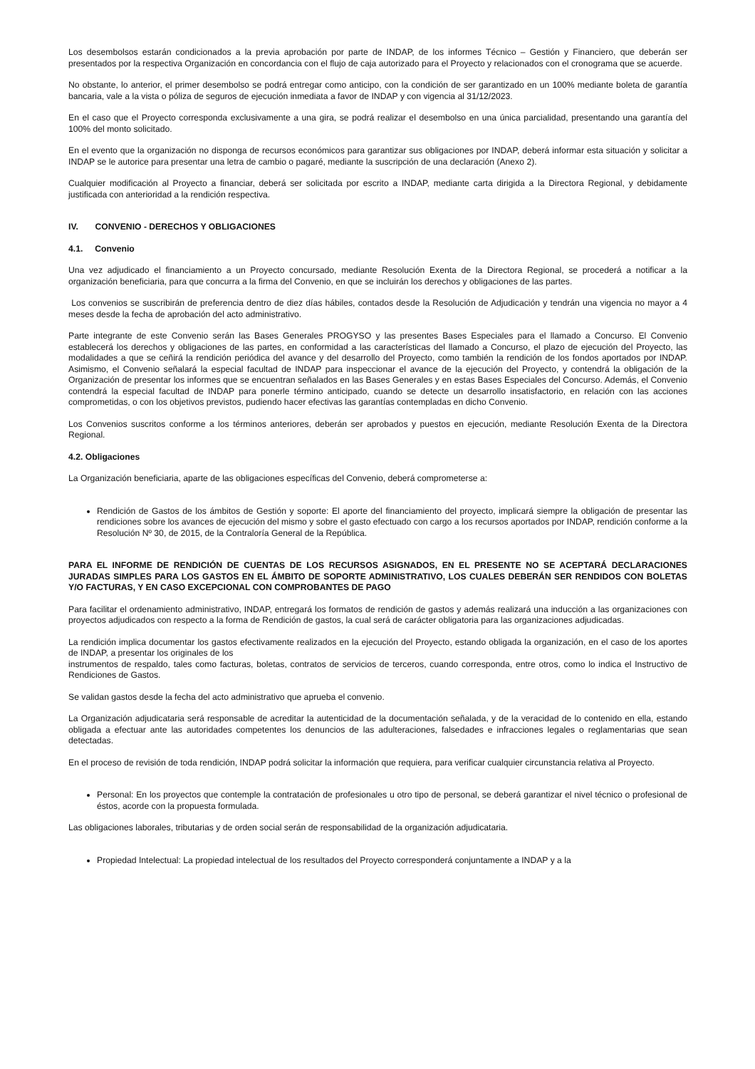Los desembolsos estarán condicionados a la previa aprobación por parte de INDAP, de los informes Técnico – Gestión y Financiero, que deberán ser presentados por la respectiva Organización en concordancia con el flujo de caja autorizado para el Proyecto y relacionados con el cronograma que se acuerde.
No obstante, lo anterior, el primer desembolso se podrá entregar como anticipo, con la condición de ser garantizado en un 100% mediante boleta de garantía bancaria, vale a la vista o póliza de seguros de ejecución inmediata a favor de INDAP y con vigencia al 31/12/2023.
En el caso que el Proyecto corresponda exclusivamente a una gira, se podrá realizar el desembolso en una única parcialidad, presentando una garantía del 100% del monto solicitado.
En el evento que la organización no disponga de recursos económicos para garantizar sus obligaciones por INDAP, deberá informar esta situación y solicitar a INDAP se le autorice para presentar una letra de cambio o pagaré, mediante la suscripción de una declaración (Anexo 2).
Cualquier modificación al Proyecto a financiar, deberá ser solicitada por escrito a INDAP, mediante carta dirigida a la Directora Regional, y debidamente justificada con anterioridad a la rendición respectiva.
IV. CONVENIO - DERECHOS Y OBLIGACIONES
4.1. Convenio
Una vez adjudicado el financiamiento a un Proyecto concursado, mediante Resolución Exenta de la Directora Regional, se procederá a notificar a la organización beneficiaria, para que concurra a la firma del Convenio, en que se incluirán los derechos y obligaciones de las partes.
Los convenios se suscribirán de preferencia dentro de diez días hábiles, contados desde la Resolución de Adjudicación y tendrán una vigencia no mayor a 4 meses desde la fecha de aprobación del acto administrativo.
Parte integrante de este Convenio serán las Bases Generales PROGYSO y las presentes Bases Especiales para el llamado a Concurso. El Convenio establecerá los derechos y obligaciones de las partes, en conformidad a las características del llamado a Concurso, el plazo de ejecución del Proyecto, las modalidades a que se ceñirá la rendición periódica del avance y del desarrollo del Proyecto, como también la rendición de los fondos aportados por INDAP. Asimismo, el Convenio señalará la especial facultad de INDAP para inspeccionar el avance de la ejecución del Proyecto, y contendrá la obligación de la Organización de presentar los informes que se encuentran señalados en las Bases Generales y en estas Bases Especiales del Concurso. Además, el Convenio contendrá la especial facultad de INDAP para ponerle término anticipado, cuando se detecte un desarrollo insatisfactorio, en relación con las acciones comprometidas, o con los objetivos previstos, pudiendo hacer efectivas las garantías contempladas en dicho Convenio.
Los Convenios suscritos conforme a los términos anteriores, deberán ser aprobados y puestos en ejecución, mediante Resolución Exenta de la Directora Regional.
4.2. Obligaciones
La Organización beneficiaria, aparte de las obligaciones específicas del Convenio, deberá comprometerse a:
Rendición de Gastos de los ámbitos de Gestión y soporte: El aporte del financiamiento del proyecto, implicará siempre la obligación de presentar las rendiciones sobre los avances de ejecución del mismo y sobre el gasto efectuado con cargo a los recursos aportados por INDAP, rendición conforme a la Resolución Nº 30, de 2015, de la Contraloría General de la República.
PARA EL INFORME DE RENDICIÓN DE CUENTAS DE LOS RECURSOS ASIGNADOS, EN EL PRESENTE NO SE ACEPTARÁ DECLARACIONES JURADAS SIMPLES PARA LOS GASTOS EN EL ÁMBITO DE SOPORTE ADMINISTRATIVO, LOS CUALES DEBERÁN SER RENDIDOS CON BOLETAS Y/O FACTURAS, Y EN CASO EXCEPCIONAL CON COMPROBANTES DE PAGO
Para facilitar el ordenamiento administrativo, INDAP, entregará los formatos de rendición de gastos y además realizará una inducción a las organizaciones con proyectos adjudicados con respecto a la forma de Rendición de gastos, la cual será de carácter obligatoria para las organizaciones adjudicadas.
La rendición implica documentar los gastos efectivamente realizados en la ejecución del Proyecto, estando obligada la organización, en el caso de los aportes de INDAP, a presentar los originales de los
instrumentos de respaldo, tales como facturas, boletas, contratos de servicios de terceros, cuando corresponda, entre otros, como lo indica el Instructivo de Rendiciones de Gastos.
Se validan gastos desde la fecha del acto administrativo que aprueba el convenio.
La Organización adjudicataria será responsable de acreditar la autenticidad de la documentación señalada, y de la veracidad de lo contenido en ella, estando obligada a efectuar ante las autoridades competentes los denuncios de las adulteraciones, falsedades e infracciones legales o reglamentarias que sean detectadas.
En el proceso de revisión de toda rendición, INDAP podrá solicitar la información que requiera, para verificar cualquier circunstancia relativa al Proyecto.
Personal: En los proyectos que contemple la contratación de profesionales u otro tipo de personal, se deberá garantizar el nivel técnico o profesional de éstos, acorde con la propuesta formulada.
Las obligaciones laborales, tributarias y de orden social serán de responsabilidad de la organización adjudicataria.
Propiedad Intelectual: La propiedad intelectual de los resultados del Proyecto corresponderá conjuntamente a INDAP y a la